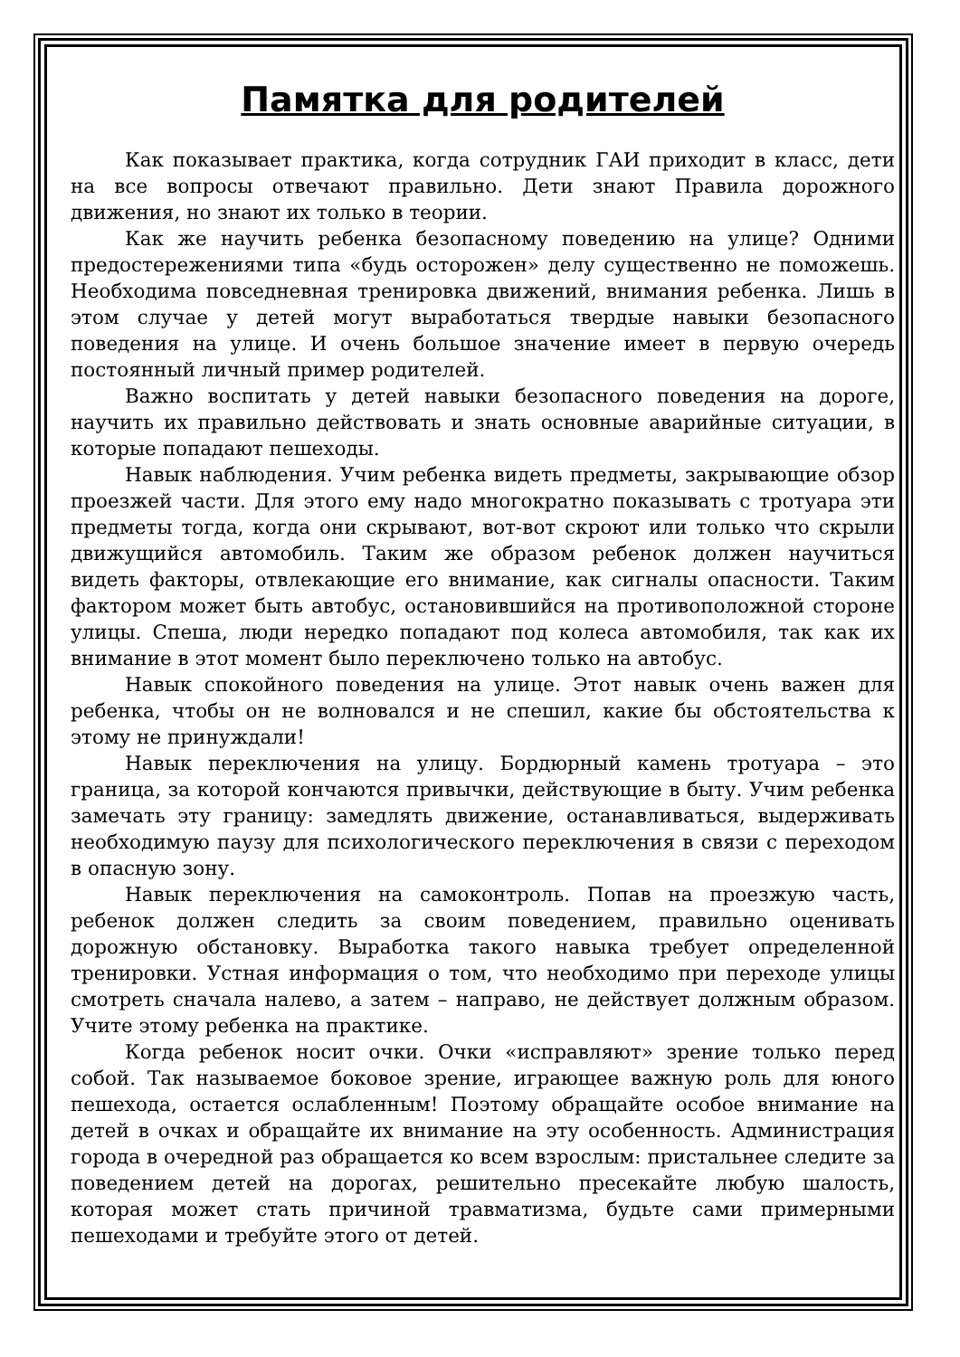Памятка для родителей
Как показывает практика, когда сотрудник ГАИ приходит в класс, дети на все вопросы отвечают правильно. Дети знают Правила дорожного движения, но знают их только в теории.
Как же научить ребенка безопасному поведению на улице? Одними предостережениями типа «будь осторожен» делу существенно не поможешь. Необходима повседневная тренировка движений, внимания ребенка. Лишь в этом случае у детей могут выработаться твердые навыки безопасного поведения на улице. И очень большое значение имеет в первую очередь постоянный личный пример родителей.
Важно воспитать у детей навыки безопасного поведения на дороге, научить их правильно действовать и знать основные аварийные ситуации, в которые попадают пешеходы.
Навык наблюдения. Учим ребенка видеть предметы, закрывающие обзор проезжей части. Для этого ему надо многократно показывать с тротуара эти предметы тогда, когда они скрывают, вот-вот скроют или только что скрыли движущийся автомобиль. Таким же образом ребенок должен научиться видеть факторы, отвлекающие его внимание, как сигналы опасности. Таким фактором может быть автобус, остановившийся на противоположной стороне улицы. Спеша, люди нередко попадают под колеса автомобиля, так как их внимание в этот момент было переключено только на автобус.
Навык спокойного поведения на улице. Этот навык очень важен для ребенка, чтобы он не волновался и не спешил, какие бы обстоятельства к этому не принуждали!
Навык переключения на улицу. Бордюрный камень тротуара – это граница, за которой кончаются привычки, действующие в быту. Учим ребенка замечать эту границу: замедлять движение, останавливаться, выдерживать необходимую паузу для психологического переключения в связи с переходом в опасную зону.
Навык переключения на самоконтроль. Попав на проезжую часть, ребенок должен следить за своим поведением, правильно оценивать дорожную обстановку. Выработка такого навыка требует определенной тренировки. Устная информация о том, что необходимо при переходе улицы смотреть сначала налево, а затем – направо, не действует должным образом. Учите этому ребенка на практике.
Когда ребенок носит очки. Очки «исправляют» зрение только перед собой. Так называемое боковое зрение, играющее важную роль для юного пешехода, остается ослабленным! Поэтому обращайте особое внимание на детей в очках и обращайте их внимание на эту особенность. Администрация города в очередной раз обращается ко всем взрослым: пристальнее следите за поведением детей на дорогах, решительно пресекайте любую шалость, которая может стать причиной травматизма, будьте сами примерными пешеходами и требуйте этого от детей.